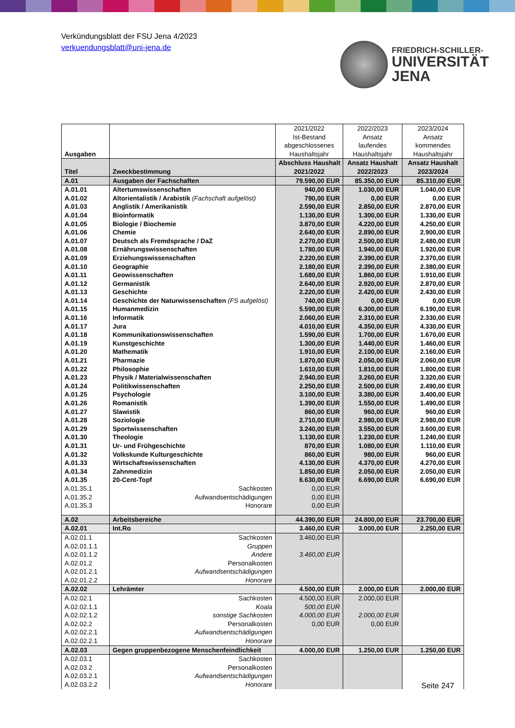Verkündungsblatt der FSU Jena 4/2023
verkuendungsblatt@uni-jena.de
FRIEDRICH-SCHILLER-
UNIVERSITÄT
JENA
| Ausgaben | | 2021/2022 Ist-Bestand abgeschlossenes Haushaltsjahr | 2022/2023 Ansatz laufendes Haushaltsjahr | 2023/2024 Ansatz kommendes Haushaltsjahr |
| Titel | Zweckbestimmung | Abschluss Haushalt 2021/2022 | Ansatz Haushalt 2022/2023 | Ansatz Haushalt 2023/2024 |
| A.01 | Ausgaben der Fachschaften | 79.590,00 EUR | 85.350,00 EUR | 85.310,00 EUR |
| A.01.01 | Altertumswissenschaften | 940,00 EUR | 1.030,00 EUR | 1.040,00 EUR |
| A.01.02 | Altorientalistik / Arabistik (Fachschaft aufgelöst) | 790,00 EUR | 0,00 EUR | 0,00 EUR |
| A.01.03 | Anglistik / Amerikanistik | 2.590,00 EUR | 2.850,00 EUR | 2.870,00 EUR |
| A.01.04 | Bioinformatik | 1.130,00 EUR | 1.300,00 EUR | 1.330,00 EUR |
| A.01.05 | Biologie / Biochemie | 3.870,00 EUR | 4.220,00 EUR | 4.250,00 EUR |
| A.01.06 | Chemie | 2.640,00 EUR | 2.890,00 EUR | 2.900,00 EUR |
| A.01.07 | Deutsch als Fremdsprache / DaZ | 2.270,00 EUR | 2.500,00 EUR | 2.480,00 EUR |
| A.01.08 | Ernährungswissenschaften | 1.780,00 EUR | 1.940,00 EUR | 1.920,00 EUR |
| A.01.09 | Erziehungswissenschaften | 2.220,00 EUR | 2.390,00 EUR | 2.370,00 EUR |
| A.01.10 | Geographie | 2.180,00 EUR | 2.390,00 EUR | 2.380,00 EUR |
| A.01.11 | Geowissenschaften | 1.680,00 EUR | 1.860,00 EUR | 1.910,00 EUR |
| A.01.12 | Germanistik | 2.640,00 EUR | 2.920,00 EUR | 2.870,00 EUR |
| A.01.13 | Geschichte | 2.220,00 EUR | 2.420,00 EUR | 2.430,00 EUR |
| A.01.14 | Geschichte der Naturwissenschaften (FS aufgelöst) | 740,00 EUR | 0,00 EUR | 0,00 EUR |
| A.01.15 | Humanmedizin | 5.590,00 EUR | 6.300,00 EUR | 6.190,00 EUR |
| A.01.16 | Informatik | 2.060,00 EUR | 2.310,00 EUR | 2.330,00 EUR |
| A.01.17 | Jura | 4.010,00 EUR | 4.350,00 EUR | 4.330,00 EUR |
| A.01.18 | Kommunikationswissenschaften | 1.590,00 EUR | 1.700,00 EUR | 1.670,00 EUR |
| A.01.19 | Kunstgeschichte | 1.300,00 EUR | 1.440,00 EUR | 1.460,00 EUR |
| A.01.20 | Mathematik | 1.910,00 EUR | 2.100,00 EUR | 2.160,00 EUR |
| A.01.21 | Pharmazie | 1.870,00 EUR | 2.050,00 EUR | 2.060,00 EUR |
| A.01.22 | Philosophie | 1.610,00 EUR | 1.810,00 EUR | 1.800,00 EUR |
| A.01.23 | Physik / Materialwissenschaften | 2.940,00 EUR | 3.260,00 EUR | 3.320,00 EUR |
| A.01.24 | Politikwissenschaften | 2.250,00 EUR | 2.500,00 EUR | 2.490,00 EUR |
| A.01.25 | Psychologie | 3.100,00 EUR | 3.380,00 EUR | 3.400,00 EUR |
| A.01.26 | Romanistik | 1.390,00 EUR | 1.550,00 EUR | 1.490,00 EUR |
| A.01.27 | Slawistik | 860,00 EUR | 960,00 EUR | 960,00 EUR |
| A.01.28 | Soziologie | 2.710,00 EUR | 2.980,00 EUR | 2.980,00 EUR |
| A.01.29 | Sportwissenschaften | 3.240,00 EUR | 3.550,00 EUR | 3.600,00 EUR |
| A.01.30 | Theologie | 1.130,00 EUR | 1.230,00 EUR | 1.240,00 EUR |
| A.01.31 | Ur- und Frühgeschichte | 870,00 EUR | 1.080,00 EUR | 1.110,00 EUR |
| A.01.32 | Volkskunde Kulturgeschichte | 860,00 EUR | 980,00 EUR | 960,00 EUR |
| A.01.33 | Wirtschaftswissenschaften | 4.130,00 EUR | 4.370,00 EUR | 4.270,00 EUR |
| A.01.34 | Zahnmedizin | 1.850,00 EUR | 2.050,00 EUR | 2.050,00 EUR |
| A.01.35 | 20-Cent-Topf | 6.630,00 EUR | 6.690,00 EUR | 6.690,00 EUR |
| A.01.35.1 | Sachkosten | 0,00 EUR | | |
| A.01.35.2 | Aufwandsentschädigungen | 0,00 EUR | | |
| A.01.35.3 | Honorare | 0,00 EUR | | |
| A.02 | Arbeitsbereiche | 44.390,00 EUR | 24.800,00 EUR | 23.700,00 EUR |
| A.02.01 | Int.Ro | 3.460,00 EUR | 3.000,00 EUR | 2.250,00 EUR |
| A.02.01.1 | Sachkosten | 3.460,00 EUR | | |
| A.02.01.1.1 | Gruppen | | | |
| A.02.01.1.2 | Andere | 3.460,00 EUR | | |
| A.02.01.2 | Personalkosten | | | |
| A.02.01.2.1 | Aufwandsentschädigungen | | | |
| A.02.01.2.2 | Honorare | | | |
| A.02.02 | Lehrämter | 4.500,00 EUR | 2.000,00 EUR | 2.000,00 EUR |
| A.02.02.1 | Sachkosten | 4.500,00 EUR | 2.000,00 EUR | |
| A.02.02.1.1 | Koala | 500,00 EUR | | |
| A.02.02.1.2 | sonstige Sachkosten | 4.000,00 EUR | 2.000,00 EUR | |
| A.02.02.2 | Personalkosten | 0,00 EUR | 0,00 EUR | |
| A.02.02.2.1 | Aufwandsentschädigungen | | | |
| A.02.02.2.1 | Honorare | | | |
| A.02.03 | Gegen gruppenbezogene Menschenfeindlichkeit | 4.000,00 EUR | 1.250,00 EUR | 1.250,00 EUR |
| A.02.03.1 | Sachkosten | | | |
| A.02.03.2 | Personalkosten | | | |
| A.02.03.2.1 | Aufwandsentschädigungen | | | |
| A.02.03.2.2 | Honorare | | | |
Seite 247